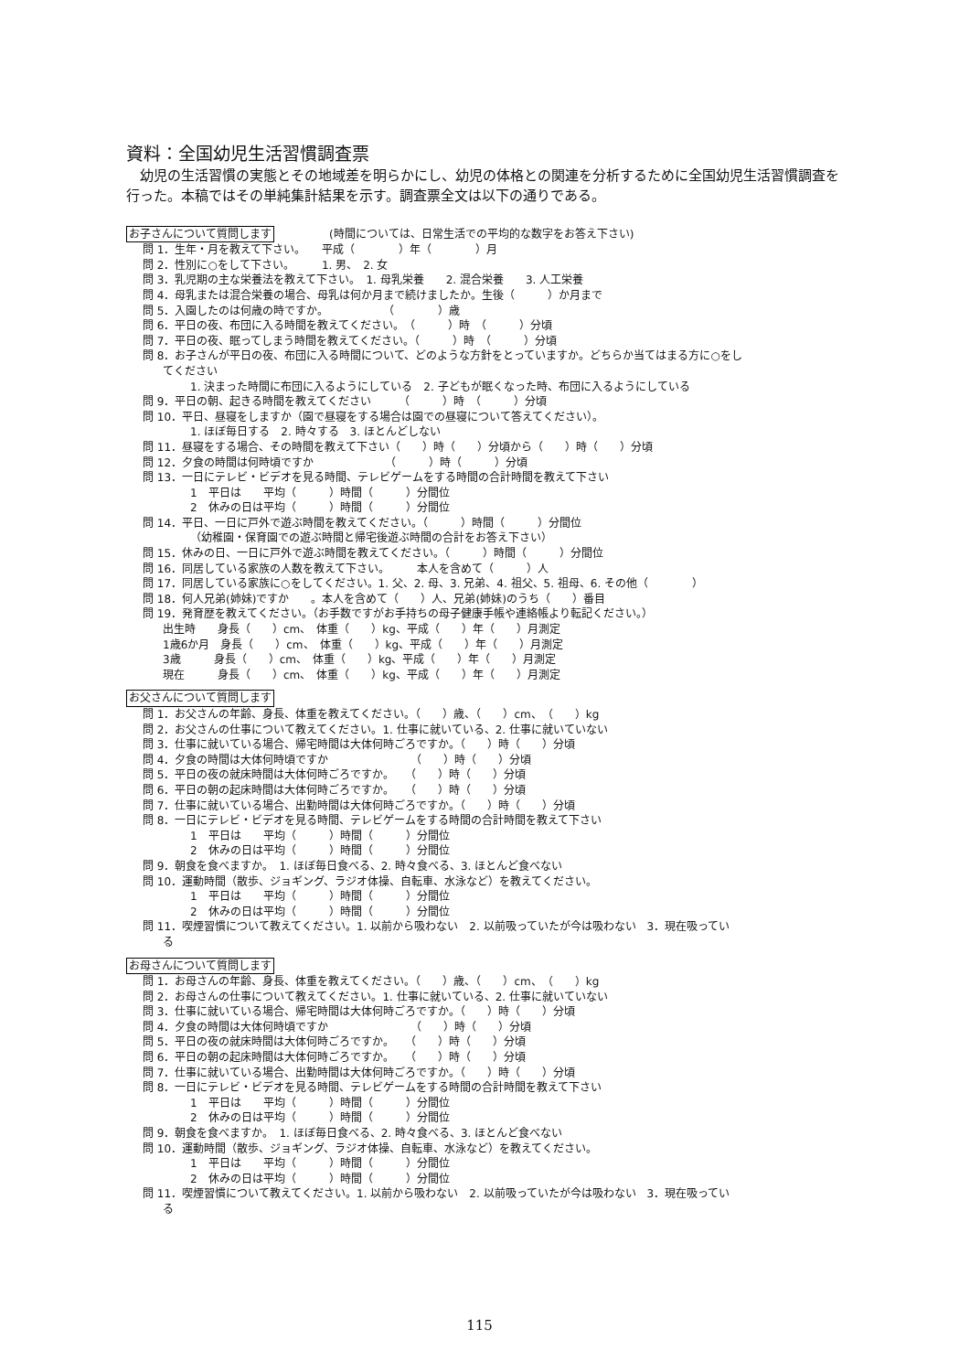資料：全国幼児生活習慣調査票
幼児の生活習慣の実態とその地域差を明らかにし、幼児の体格との関連を分析するために全国幼児生活習慣調査を行った。本稿ではその単純集計結果を示す。調査票全文は以下の通りである。
お子さんについて質問します　　　　　(時間については、日常生活での平均的な数字をお答え下さい)
問 1．生年・月を教えて下さい。　　平成（　　　　）年（　　　　）月
問 2．性別に○をして下さい。　　　1. 男、　2. 女
問 3．乳児期の主な栄養法を教えて下さい。　1. 母乳栄養　　2. 混合栄養　　3. 人工栄養
問 4．母乳または混合栄養の場合、母乳は何か月まで続けましたか。生後（　　　）か月まで
問 5．入園したのは何歳の時ですか。　　　　　　（　　　　）歳
問 6．平日の夜、布団に入る時間を教えてください。　（　　　）時　（　　　）分頃
問 7．平日の夜、眠ってしまう時間を教えてください。（　　　）時　（　　　）分頃
問 8．お子さんが平日の夜、布団に入る時間について、どのような方針をとっていますか。どちらか当てはまる方に○をし
てください
1. 決まった時間に布団に入るようにしている　2. 子どもが眠くなった時、布団に入るようにしている
問 9．平日の朝、起きる時間を教えてください　　　（　　　）時　（　　　）分頃
問 10．平日、昼寝をしますか（園で昼寝をする場合は園での昼寝について答えてください）。
1. ほぼ毎日する　2. 時々する　3. ほとんどしない
問 11．昼寝をする場合、その時間を教えて下さい（　　）時（　　）分頃から（　　）時（　　）分頃
問 12．夕食の時間は何時頃ですか　　　　　　　（　　　）時（　　　）分頃
問 13．一日にテレビ・ビデオを見る時間、テレビゲームをする時間の合計時間を教えて下さい
1　平日は　　平均（　　　）時間（　　　）分間位
2　休みの日は平均（　　　）時間（　　　）分間位
問 14．平日、一日に戸外で遊ぶ時間を教えてください。（　　　）時間（　　　）分間位
（幼稚園・保育園での遊ぶ時間と帰宅後遊ぶ時間の合計をお答え下さい）
問 15．休みの日、一日に戸外で遊ぶ時間を教えてください。（　　　）時間（　　　）分間位
問 16．同居している家族の人数を教えて下さい。　　　本人を含めて（　　　）人
問 17．同居している家族に○をしてください。1. 父、2. 母、3. 兄弟、4. 祖父、5. 祖母、6. その他（　　　　）
問 18．何人兄弟(姉妹)ですか　　。本人を含めて（　　）人、兄弟(姉妹)のうち（　　）番目
問 19．発育歴を教えてください。（お手数ですがお手持ちの母子健康手帳や連絡帳より転記ください。）
出生時　　身長（　　）cm、　体重（　　）kg、平成（　　）年（　　）月測定
1歳6か月　身長（　　）cm、　体重（　　）kg、平成（　　）年（　　）月測定
3歳　　　身長（　　）cm、　体重（　　）kg、平成（　　）年（　　）月測定
現在　　　身長（　　）cm、　体重（　　）kg、平成（　　）年（　　）月測定
お父さんについて質問します
問 1．お父さんの年齢、身長、体重を教えてください。（　　）歳、（　　）cm、（　　）kg
問 2．お父さんの仕事について教えてください。1. 仕事に就いている、2. 仕事に就いていない
問 3．仕事に就いている場合、帰宅時間は大体何時ごろですか。（　　）時（　　）分頃
問 4．夕食の時間は大体何時頃ですか　　　　　　　　（　　）時（　　）分頃
問 5．平日の夜の就床時間は大体何時ごろですか。　　（　　）時（　　）分頃
問 6．平日の朝の起床時間は大体何時ごろですか。　　（　　）時（　　）分頃
問 7．仕事に就いている場合、出勤時間は大体何時ごろですか。（　　）時（　　）分頃
問 8．一日にテレビ・ビデオを見る時間、テレビゲームをする時間の合計時間を教えて下さい
1　平日は　　平均（　　　）時間（　　　）分間位
2　休みの日は平均（　　　）時間（　　　）分間位
問 9．朝食を食べますか。　1. ほぼ毎日食べる、2. 時々食べる、3. ほとんど食べない
問 10．運動時間（散歩、ジョギング、ラジオ体操、自転車、水泳など）を教えてください。
1　平日は　　平均（　　　）時間（　　　）分間位
2　休みの日は平均（　　　）時間（　　　）分間位
問 11．喫煙習慣について教えてください。1. 以前から吸わない　2. 以前吸っていたが今は吸わない　3．現在吸ってい
る
お母さんについて質問します
問 1．お母さんの年齢、身長、体重を教えてください。（　　）歳、（　　）cm、（　　）kg
問 2．お母さんの仕事について教えてください。1. 仕事に就いている、2. 仕事に就いていない
問 3．仕事に就いている場合、帰宅時間は大体何時ごろですか。（　　）時（　　）分頃
問 4．夕食の時間は大体何時頃ですか　　　　　　　　（　　）時（　　）分頃
問 5．平日の夜の就床時間は大体何時ごろですか。　　（　　）時（　　）分頃
問 6．平日の朝の起床時間は大体何時ごろですか。　　（　　）時（　　）分頃
問 7．仕事に就いている場合、出勤時間は大体何時ごろですか。（　　）時（　　）分頃
問 8．一日にテレビ・ビデオを見る時間、テレビゲームをする時間の合計時間を教えて下さい
1　平日は　　平均（　　　）時間（　　　）分間位
2　休みの日は平均（　　　）時間（　　　）分間位
問 9．朝食を食べますか。　1. ほぼ毎日食べる、2. 時々食べる、3. ほとんど食べない
問 10．運動時間（散歩、ジョギング、ラジオ体操、自転車、水泳など）を教えてください。
1　平日は　　平均（　　　）時間（　　　）分間位
2　休みの日は平均（　　　）時間（　　　）分間位
問 11．喫煙習慣について教えてください。1. 以前から吸わない　2. 以前吸っていたが今は吸わない　3．現在吸ってい
る
115